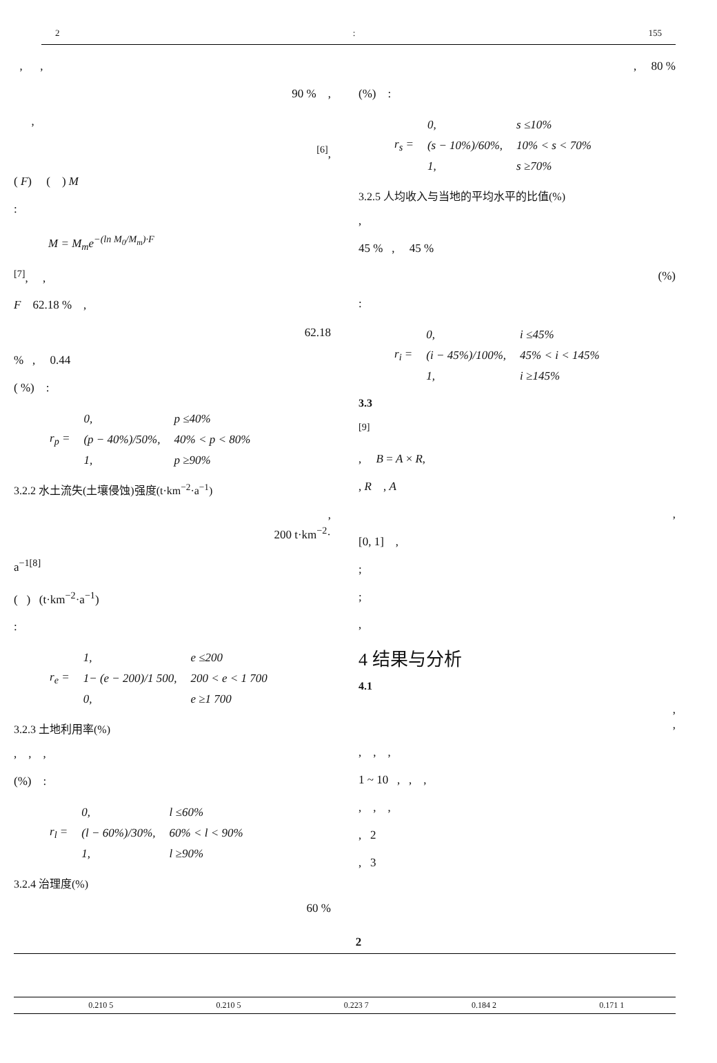2: 155
, ,
90 % ,
,
<sup>[6]</sup>,
( F) ( ) M
:
M = M<sub>m</sub>e<sup>−(ln M<sub>0</sub>/M<sub>m</sub>)·F</sup>
<sup>[7]</sup>, ,
F 62.18 % ,
62.18
% , 0.44
( %) :
| r<sub>p</sub> = | 0, | p ≤40% |
| | (p − 40%)/50%, | 40% < p < 80% |
| | 1, | p ≥90% |
3.2.2 水土流失(土壤侵蚀)强度(t·km<sup>−2</sup>·a<sup>−1</sup>)
,
200 t·km<sup>−2</sup>·
a<sup>−1[8]</sup>
( ) (t·km<sup>−2</sup>·a<sup>−1</sup>)
:
| r<sub>e</sub> = | 1, | e ≤200 |
| | 1− (e − 200)/1 500, | 200 < e < 1 700 |
| | 0, | e ≥1 700 |
3.2.3 土地利用率(%)
, , ,
(%) :
| r<sub>l</sub> = | 0, | l ≤60% |
| | (l − 60%)/30%, | 60% < l < 90% |
| | 1, | l ≥90% |
3.2.4 治理度(%)
60 %
, 80 %
(%) :
| r<sub>s</sub> = | 0, | s ≤10% |
| | (s − 10%)/60%, | 10% < s < 70% |
| | 1, | s ≥70% |
3.2.5 人均收入与当地的平均水平的比值(%)
,
45 % , 45 %
(%)
:
| r<sub>i</sub> = | 0, | i ≤45% |
| | (i − 45%)/100%, | 45% < i < 145% |
| | 1, | i ≥145% |
3.3
<sup>[9]</sup>
, B = A × R,
, R , A
,
[0, 1] ,
;
;
,
4 结果与分析
4.1
,
,
, , ,
1 ~ 10 , , ,
, , ,
, 2
, 3
2
| | 0.210 5 | 0.210 5 | 0.223 7 | 0.184 2 | 0.171 1 |